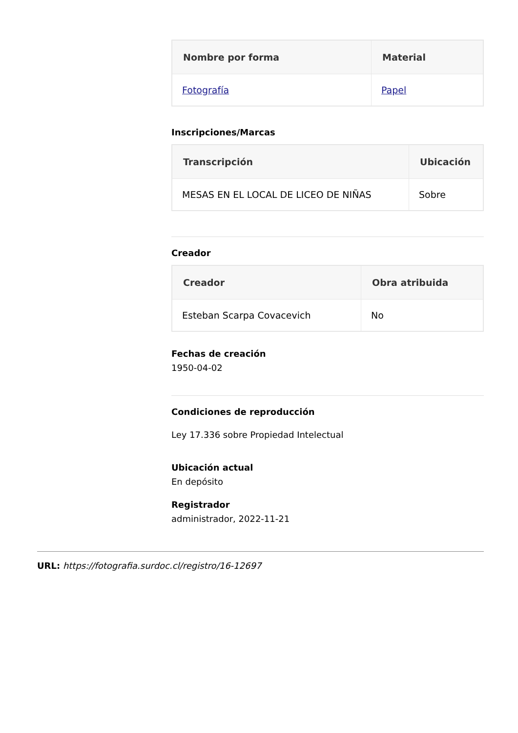| Nombre por forma | Material |
| --- | --- |
| Fotografía | Papel |
Inscripciones/Marcas
| Transcripción | Ubicación |
| --- | --- |
| MESAS EN EL LOCAL DE LICEO DE NIÑAS | Sobre |
Creador
| Creador | Obra atribuida |
| --- | --- |
| Esteban Scarpa Covacevich | No |
Fechas de creación
1950-04-02
Condiciones de reproducción
Ley 17.336 sobre Propiedad Intelectual
Ubicación actual
En depósito
Registrador
administrador, 2022-11-21
URL: https://fotografia.surdoc.cl/registro/16-12697